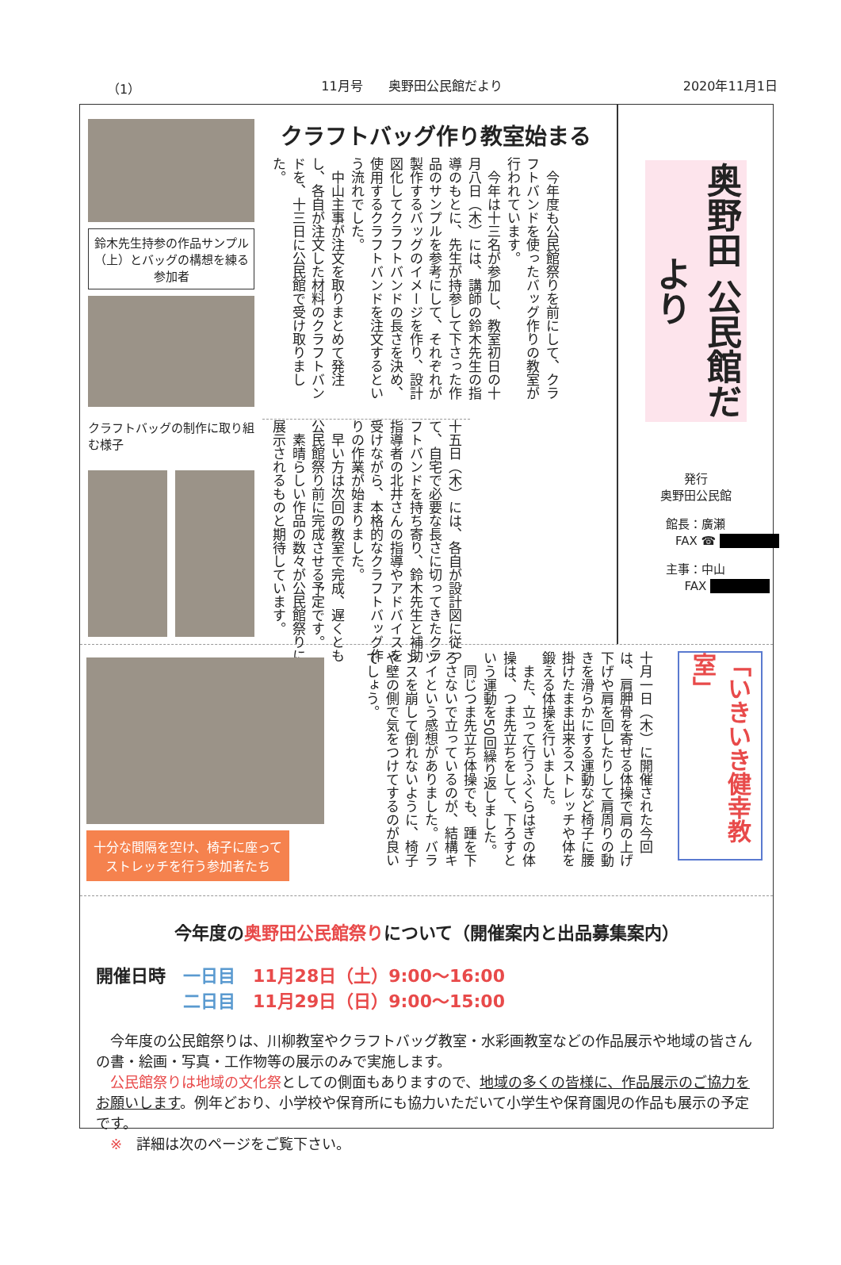（1） 11月号　　奥野田公民館だより 2020年11月1日
鈴木先生持参の作品サンプル（上）とバッグの構想を練る参加者
クラフトバッグの制作に取り組む様子
クラフトバッグ作り教室始まる
　今年度も公民館祭りを前にして、クラフトバンドを使ったバッグ作りの教室が行われています。
　今年は十三名が参加し、教室初日の十月八日（木）には、講師の鈴木先生の指導のもとに、先生が持参して下さった作品のサンプルを参考にして、それぞれが製作するバッグのイメージを作り、設計図化してクラフトバンドの長さを決め、使用するクラフトバンドを注文するという流れでした。
　中山主事が注文を取りまとめて発注し、各自が注文した材料のクラフトバンドを、十三日に公民館で受け取りました。
十五日（木）には、各自が設計図に従って、自宅で必要な長さに切ってきたクラフトバンドを持ち寄り、鈴木先生と補助指導者の北井さんの指導やアドバイスを受けながら、本格的なクラフトバッグ作りの作業が始まりました。
　早い方は次回の教室で完成、遅くとも公民館祭り前に完成させる予定です。
　素晴らしい作品の数々が公民館祭りに展示されるものと期待しています。
奥野田 公民館だより
発行
奥野田公民館
館長：廣瀬
FAX ☎ 　　　　　
主事：中山
FAX 　　　　　
十分な間隔を空け、椅子に座ってストレッチを行う参加者たち
十月一日（木）に開催された今回は、肩胛骨を寄せる体操で肩の上げ下げや肩を回したりして肩周りの動きを滑らかにする運動など椅子に腰掛けたまま出来るストレッチや体を鍛える体操を行いました。
　また、立って行うふくらはぎの体操は、つま先立ちをして、下ろすという運動を50回繰り返しました。
　同じつま先立ち体操でも、踵を下ろさないで立っているのが、結構キツイという感想がありました。バランスを崩して倒れないように、椅子や壁の側で気をつけてするのが良いでしょう。
「いきいき健幸教室」
今年度の奥野田公民館祭りについて（開催案内と出品募集案内）
開催日時　一日目　11月28日（土）9:00～16:00
　　　　　二日目　11月29日（日）9:00～15:00
　今年度の公民館祭りは、川柳教室やクラフトバッグ教室・水彩画教室などの作品展示や地域の皆さんの書・絵画・写真・工作物等の展示のみで実施します。
　公民館祭りは地域の文化祭としての側面もありますので、地域の多くの皆様に、作品展示のご協力をお願いします。例年どおり、小学校や保育所にも協力いただいて小学生や保育園児の作品も展示の予定です。
　※　詳細は次のページをご覧下さい。